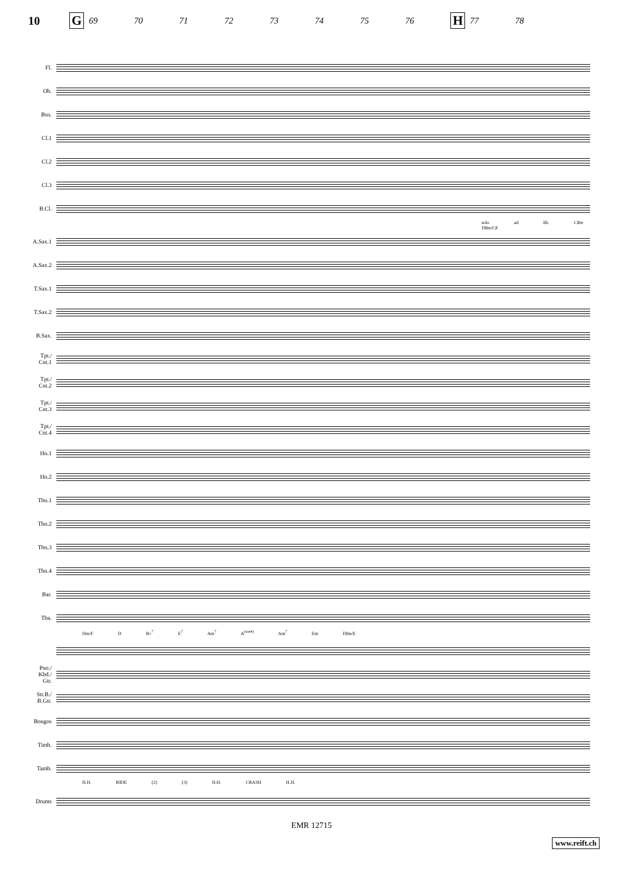10 G 69 70 71 72 73 74 75 76 H 77 78
Fl.
Ob.
Bsn.
Cl.1
Cl.2
Cl.3
B.Cl.
solo ad lib. C♯m D♯m/C♯
A.Sax.1
A.Sax.2
T.Sax.1
T.Sax.2
B.Sax.
Tpt./
Cnt.1
Tpt./
Cnt.2
Tpt./
Cnt.3
Tpt./
Cnt.4
Hn.1
Hn.2
Tbn.1
Tbn.2
Tbn.3
Tbn.4
Bar.
Tba.
Dm/F D B♭<sup>7</sup> E<sup>7</sup> Am<sup>7</sup> A<sup>(sus4)</sup> Am<sup>7</sup> Em F♯m/E
Pno./
Kbd./
Gtr.
Str.B./
B.Gtr.
Bongos
Timb.
Tamb.
H.H. RIDE (2) (3) H.H. CRASH H.H.
Drums
EMR 12715
www.reift.ch